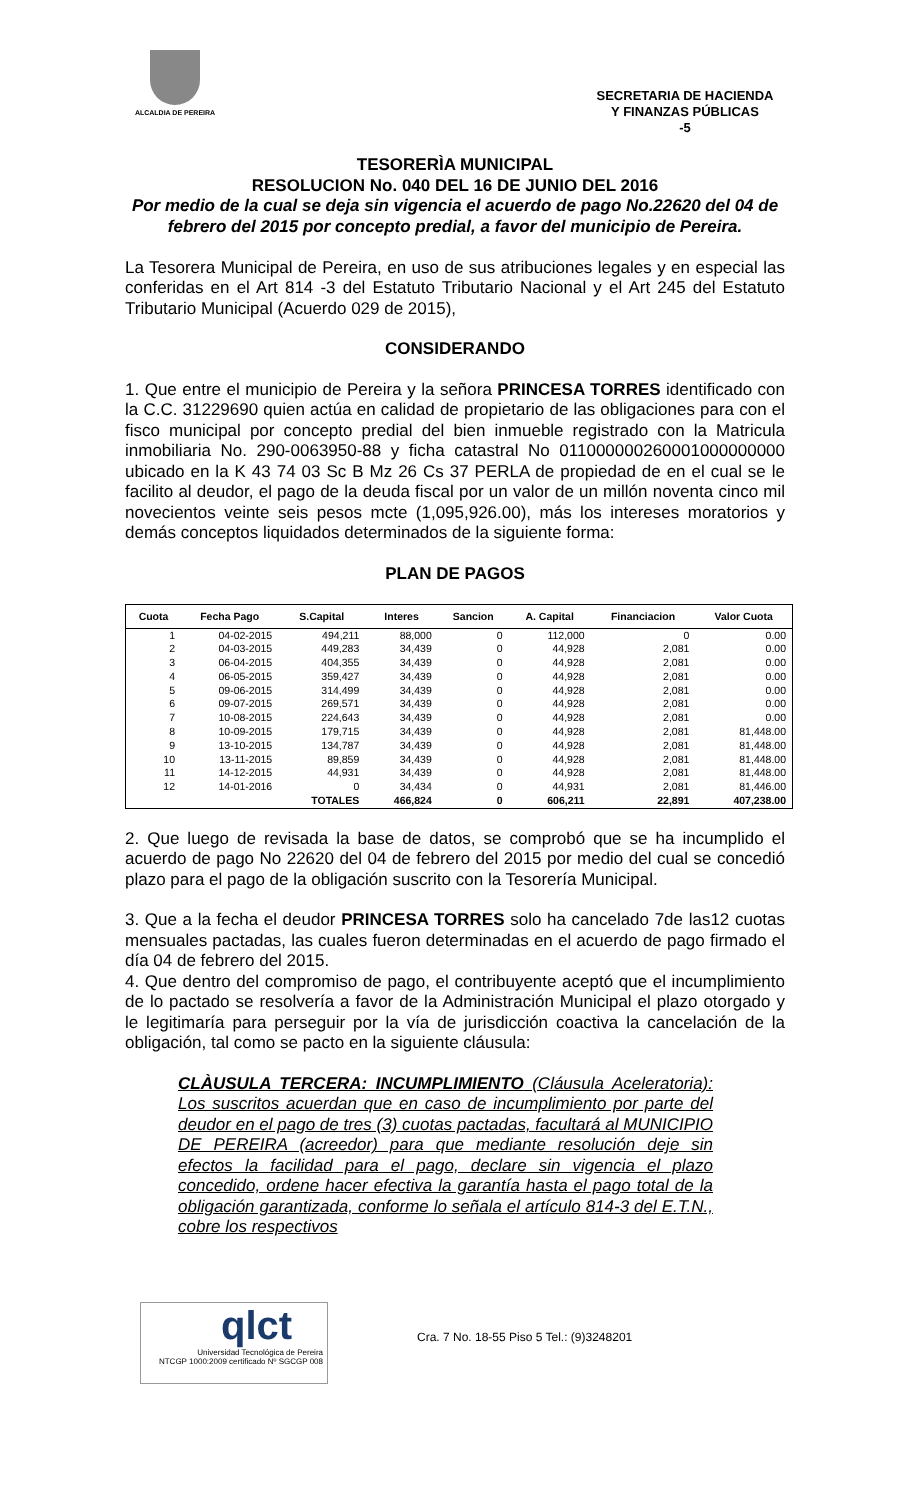ALCALDIA DE PEREIRA
SECRETARIA DE HACIENDA
Y FINANZAS PÚBLICAS
-5
TESORERÌA MUNICIPAL
RESOLUCION No. 040 DEL 16 DE JUNIO DEL 2016
Por medio de la cual se deja sin vigencia el acuerdo de pago No.22620 del 04 de febrero del 2015 por concepto predial, a favor del municipio de Pereira.
La Tesorera Municipal de Pereira, en uso de sus atribuciones legales y en especial las conferidas en el Art 814 -3 del Estatuto Tributario Nacional y el Art 245 del Estatuto Tributario Municipal (Acuerdo 029 de 2015),
CONSIDERANDO
1. Que entre el municipio de Pereira y la señora PRINCESA TORRES identificado con la C.C. 31229690 quien actúa en calidad de propietario de las obligaciones para con el fisco municipal por concepto predial del bien inmueble registrado con la Matricula inmobiliaria No. 290-0063950-88 y ficha catastral No 011000000260001000000000 ubicado en la K 43 74 03 Sc B Mz 26 Cs 37 PERLA de propiedad de en el cual se le facilito al deudor, el pago de la deuda fiscal por un valor de un millón noventa cinco mil novecientos veinte seis pesos mcte (1,095,926.00), más los intereses moratorios y demás conceptos liquidados determinados de la siguiente forma:
PLAN DE PAGOS
| Cuota | Fecha Pago | S.Capital | Interes | Sancion | A. Capital | Financiacion | Valor Cuota |
| --- | --- | --- | --- | --- | --- | --- | --- |
| 1 | 04-02-2015 | 494,211 | 88,000 | 0 | 112,000 | 0 | 0.00 |
| 2 | 04-03-2015 | 449,283 | 34,439 | 0 | 44,928 | 2,081 | 0.00 |
| 3 | 06-04-2015 | 404,355 | 34,439 | 0 | 44,928 | 2,081 | 0.00 |
| 4 | 06-05-2015 | 359,427 | 34,439 | 0 | 44,928 | 2,081 | 0.00 |
| 5 | 09-06-2015 | 314,499 | 34,439 | 0 | 44,928 | 2,081 | 0.00 |
| 6 | 09-07-2015 | 269,571 | 34,439 | 0 | 44,928 | 2,081 | 0.00 |
| 7 | 10-08-2015 | 224,643 | 34,439 | 0 | 44,928 | 2,081 | 0.00 |
| 8 | 10-09-2015 | 179,715 | 34,439 | 0 | 44,928 | 2,081 | 81,448.00 |
| 9 | 13-10-2015 | 134,787 | 34,439 | 0 | 44,928 | 2,081 | 81,448.00 |
| 10 | 13-11-2015 | 89,859 | 34,439 | 0 | 44,928 | 2,081 | 81,448.00 |
| 11 | 14-12-2015 | 44,931 | 34,439 | 0 | 44,928 | 2,081 | 81,448.00 |
| 12 | 14-01-2016 | 0 | 34,434 | 0 | 44,931 | 2,081 | 81,446.00 |
| | | TOTALES | 466,824 | 0 | 606,211 | 22,891 | 407,238.00 |
2. Que luego de revisada la base de datos, se comprobó que se ha incumplido el acuerdo de pago No 22620 del 04 de febrero del 2015 por medio del cual se concedió plazo para el pago de la obligación suscrito con la Tesorería Municipal.
3. Que a la fecha el deudor PRINCESA TORRES solo ha cancelado 7de las12 cuotas mensuales pactadas, las cuales fueron determinadas en el acuerdo de pago firmado el día 04 de febrero del 2015.
4. Que dentro del compromiso de pago, el contribuyente aceptó que el incumplimiento de lo pactado se resolvería a favor de la Administración Municipal el plazo otorgado y le legitimaría para perseguir por la vía de jurisdicción coactiva la cancelación de la obligación, tal como se pacto en la siguiente cláusula:
CLÀUSULA TERCERA: INCUMPLIMIENTO (Cláusula Aceleratoria): Los suscritos acuerdan que en caso de incumplimiento por parte del deudor en el pago de tres (3) cuotas pactadas, facultará al MUNICIPIO DE PEREIRA (acreedor) para que mediante resolución deje sin efectos la facilidad para el pago, declare sin vigencia el plazo concedido, ordene hacer efectiva la garantía hasta el pago total de la obligación garantizada, conforme lo señala el artículo 814-3 del E.T.N., cobre los respectivos
qlct
Universidad Tecnológica de Pereira
NTCGP 1000:2009 certificado Nº SGCGP 008
Cra. 7 No. 18-55 Piso 5 Tel.: (9)3248201